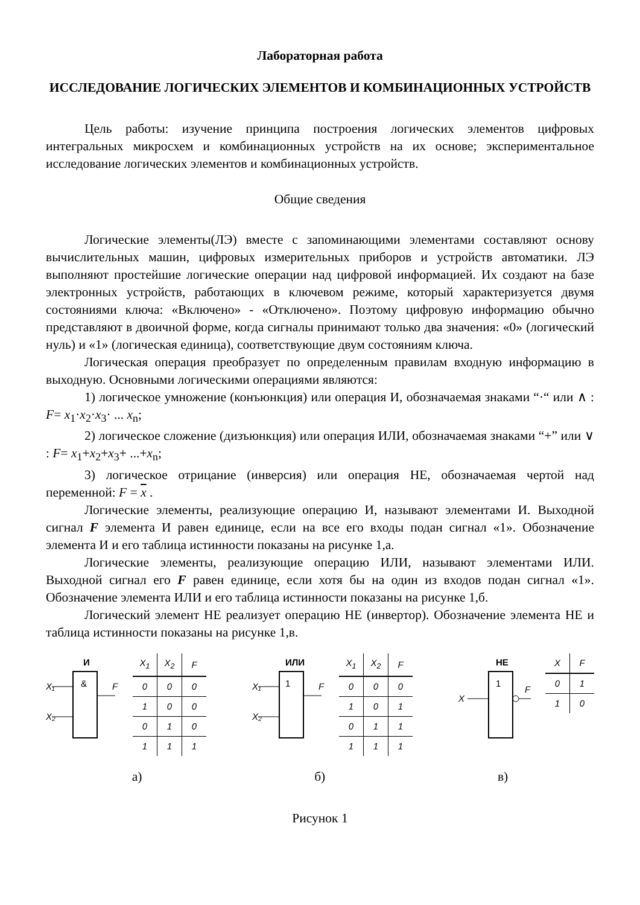Лабораторная работа
ИССЛЕДОВАНИЕ ЛОГИЧЕСКИХ ЭЛЕМЕНТОВ И КОМБИНАЦИОННЫХ УСТРОЙСТВ
Цель работы: изучение принципа построения логических элементов цифровых интегральных микросхем и комбинационных устройств на их основе; экспериментальное исследование логических элементов и комбинационных устройств.
Общие сведения
Логические элементы(ЛЭ) вместе с запоминающими элементами составляют основу вычислительных машин, цифровых измерительных приборов и устройств автоматики. ЛЭ выполняют простейшие логические операции над цифровой информацией. Их создают на базе электронных устройств, работающих в ключевом режиме, который характеризуется двумя состояниями ключа: «Включено» - «Отключено». Поэтому цифровую информацию обычно представляют в двоичной форме, когда сигналы принимают только два значения: «0» (логический нуль) и «1» (логическая единица), соответствующие двум состояниям ключа.
Логическая операция преобразует по определенным правилам входную информацию в выходную. Основными логическими операциями являются:
1) логическое умножение (конъюнкция) или операция И, обозначаемая знаками “·“ или ∧ : F= x<sub>1</sub>·x<sub>2</sub>·x<sub>3</sub>· ... x<sub>n</sub>;
2) логическое сложение (дизъюнкция) или операция ИЛИ, обозначаемая знаками “+” или ∨ : F= x<sub>1</sub>+x<sub>2</sub>+x<sub>3</sub>+ ...+x<sub>n</sub>;
3) логическое отрицание (инверсия) или операция НЕ, обозначаемая чертой над переменной: F = x .
Логические элементы, реализующие операцию И, называют элементами И. Выходной сигнал F элемента И равен единице, если на все его входы подан сигнал «1». Обозначение элемента И и его таблица истинности показаны на рисунке 1,а.
Логические элементы, реализующие операцию ИЛИ, называют элементами ИЛИ. Выходной сигнал его F равен единице, если хотя бы на один из входов подан сигнал «1». Обозначение элемента ИЛИ и его таблица истинности показаны на рисунке 1,б.
Логический элемент НЕ реализует операцию НЕ (инвертор). Обозначение элемента НЕ и таблица истинности показаны на рисунке 1,в.
И
&
X₁
X₂
F
| X<sub>1</sub> | X<sub>2</sub> | F |
| --- | --- | --- |
| 0 | 0 | 0 |
| 1 | 0 | 0 |
| 0 | 1 | 0 |
| 1 | 1 | 1 |
ИЛИ
1
X₁
X₂
F
| X<sub>1</sub> | X<sub>2</sub> | F |
| --- | --- | --- |
| 0 | 0 | 0 |
| 1 | 0 | 1 |
| 0 | 1 | 1 |
| 1 | 1 | 1 |
НЕ
1
X
F
| X | F |
| --- | --- |
| 0 | 1 |
| 1 | 0 |
а) б) в)
Рисунок 1